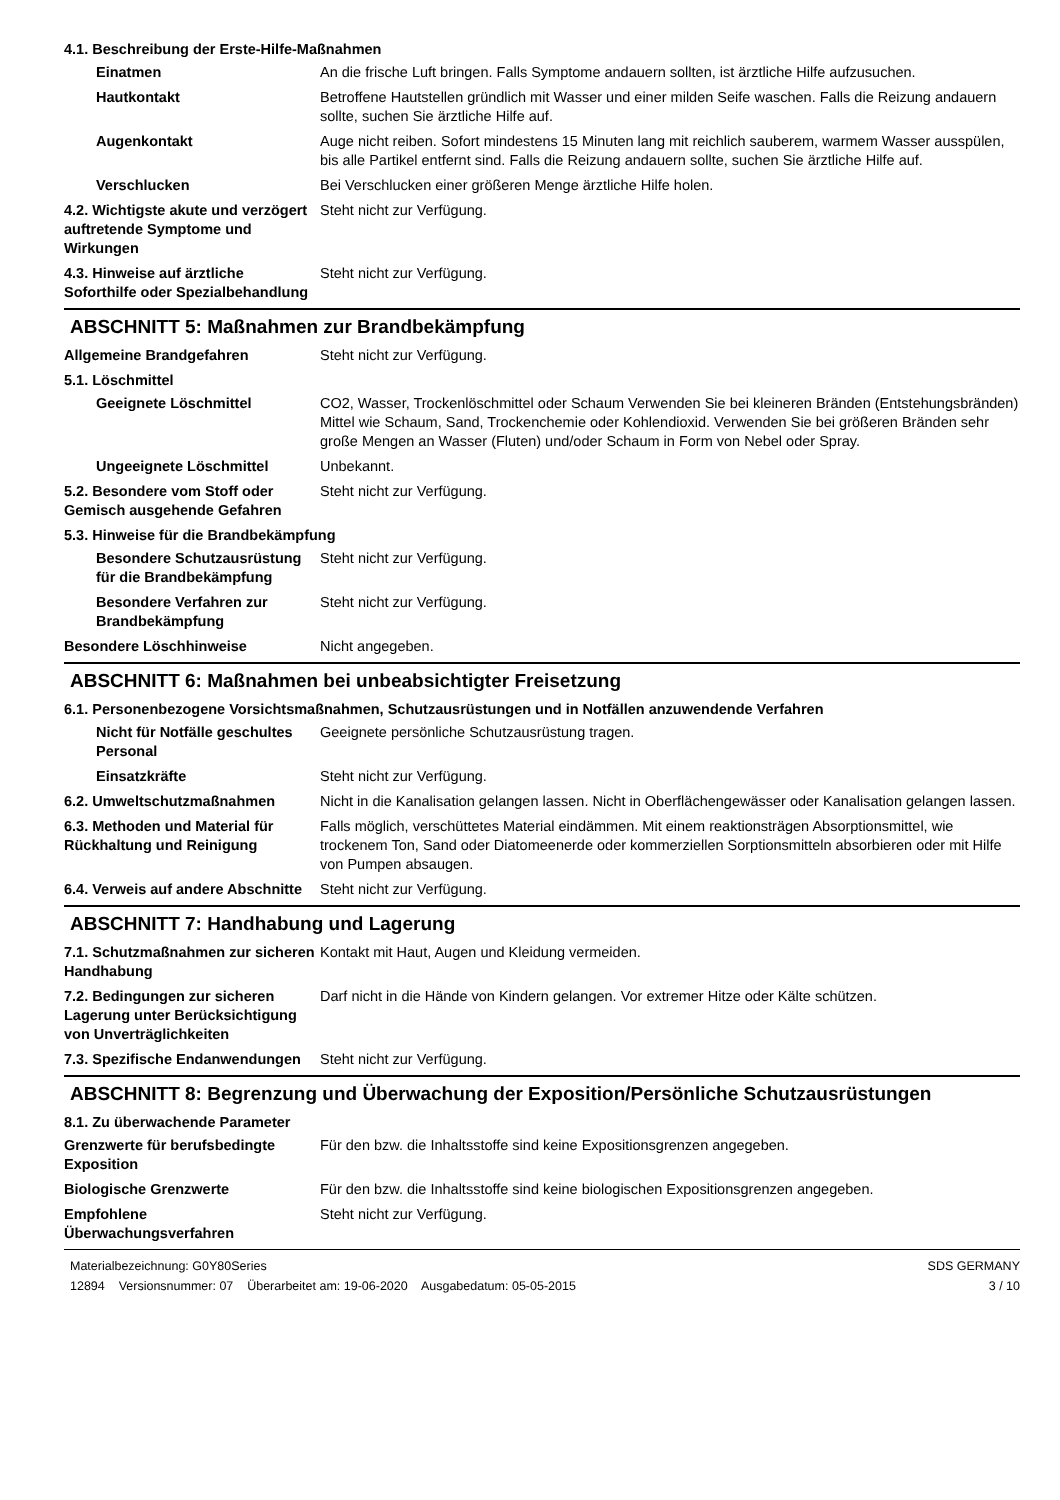4.1. Beschreibung der Erste-Hilfe-Maßnahmen
Einatmen An die frische Luft bringen. Falls Symptome andauern sollten, ist ärztliche Hilfe aufzusuchen.
Hautkontakt Betroffene Hautstellen gründlich mit Wasser und einer milden Seife waschen. Falls die Reizung andauern sollte, suchen Sie ärztliche Hilfe auf.
Augenkontakt Auge nicht reiben. Sofort mindestens 15 Minuten lang mit reichlich sauberem, warmem Wasser ausspülen, bis alle Partikel entfernt sind. Falls die Reizung andauern sollte, suchen Sie ärztliche Hilfe auf.
Verschlucken Bei Verschlucken einer größeren Menge ärztliche Hilfe holen.
4.2. Wichtigste akute und verzögert auftretende Symptome und Wirkungen
Steht nicht zur Verfügung.
4.3. Hinweise auf ärztliche Soforthilfe oder Spezialbehandlung
Steht nicht zur Verfügung.
ABSCHNITT 5: Maßnahmen zur Brandbekämpfung
Allgemeine Brandgefahren Steht nicht zur Verfügung.
5.1. Löschmittel
Geeignete Löschmittel CO2, Wasser, Trockenlöschmittel oder Schaum Verwenden Sie bei kleineren Bränden (Entstehungsbränden) Mittel wie Schaum, Sand, Trockenchemie oder Kohlendioxid. Verwenden Sie bei größeren Bränden sehr große Mengen an Wasser (Fluten) und/oder Schaum in Form von Nebel oder Spray.
Ungeeignete Löschmittel Unbekannt.
5.2. Besondere vom Stoff oder Gemisch ausgehende Gefahren
Steht nicht zur Verfügung.
5.3. Hinweise für die Brandbekämpfung
Besondere Schutzausrüstung für die Brandbekämpfung
Steht nicht zur Verfügung.
Besondere Verfahren zur Brandbekämpfung
Steht nicht zur Verfügung.
Besondere Löschhinweise Nicht angegeben.
ABSCHNITT 6: Maßnahmen bei unbeabsichtigter Freisetzung
6.1. Personenbezogene Vorsichtsmaßnahmen, Schutzausrüstungen und in Notfällen anzuwendende Verfahren
Nicht für Notfälle geschultes Personal
Geeignete persönliche Schutzausrüstung tragen.
Einsatzkräfte Steht nicht zur Verfügung.
6.2. Umweltschutzmaßnahmen Nicht in die Kanalisation gelangen lassen. Nicht in Oberflächengewässer oder Kanalisation gelangen lassen.
6.3. Methoden und Material für Rückhaltung und Reinigung
Falls möglich, verschüttetes Material eindämmen. Mit einem reaktionsträgen Absorptionsmittel, wie trockenem Ton, Sand oder Diatomeenerde oder kommerziellen Sorptionsmitteln absorbieren oder mit Hilfe von Pumpen absaugen.
6.4. Verweis auf andere Abschnitte
Steht nicht zur Verfügung.
ABSCHNITT 7: Handhabung und Lagerung
7.1. Schutzmaßnahmen zur sicheren Handhabung
Kontakt mit Haut, Augen und Kleidung vermeiden.
7.2. Bedingungen zur sicheren Lagerung unter Berücksichtigung von Unverträglichkeiten
Darf nicht in die Hände von Kindern gelangen. Vor extremer Hitze oder Kälte schützen.
7.3. Spezifische Endanwendungen
Steht nicht zur Verfügung.
ABSCHNITT 8: Begrenzung und Überwachung der Exposition/Persönliche Schutzausrüstungen
8.1. Zu überwachende Parameter
Grenzwerte für berufsbedingte Exposition
Für den bzw. die Inhaltsstoffe sind keine Expositionsgrenzen angegeben.
Biologische Grenzwerte Für den bzw. die Inhaltsstoffe sind keine biologischen Expositionsgrenzen angegeben.
Empfohlene Überwachungsverfahren
Steht nicht zur Verfügung.
Materialbezeichnung: G0Y80Series
12894 Versionsnummer: 07 Überarbeitet am: 19-06-2020 Ausgabedatum: 05-05-2015
SDS GERMANY
3 / 10